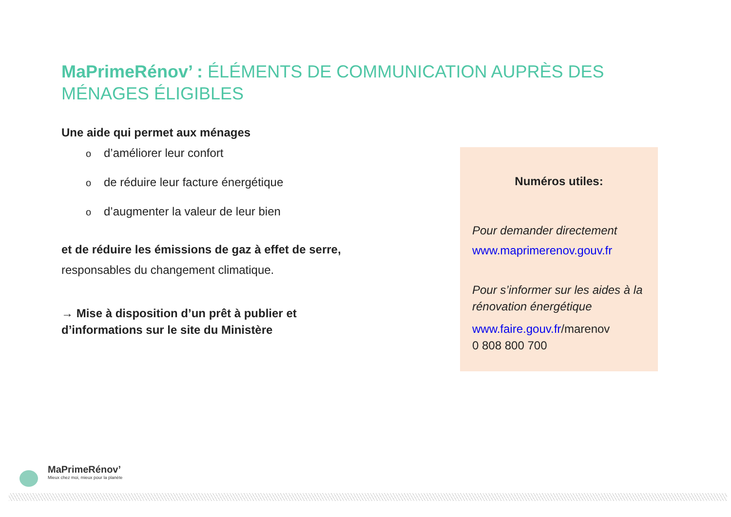MaPrimeRénov’ : ÉLÉMENTS DE COMMUNICATION AUPRÈS DES MÉNAGES ÉLIGIBLES
Une aide qui permet aux ménages
od’améliorer leur confort
ode réduire leur facture énergétique
od’augmenter la valeur de leur bien
et de réduire les émissions de gaz à effet de serre,
responsables du changement climatique.
→ Mise à disposition d’un prêt à publier et d’informations sur le site du Ministère
Numéros utiles:
Pour demander directement
www.maprimerenov.gouv.fr
Pour s’informer sur les aides à la rénovation énergétique
www.faire.gouv.fr/marenov
0 808 800 700
MaPrimeRénov’
Mieux chez moi, mieux pour la planète